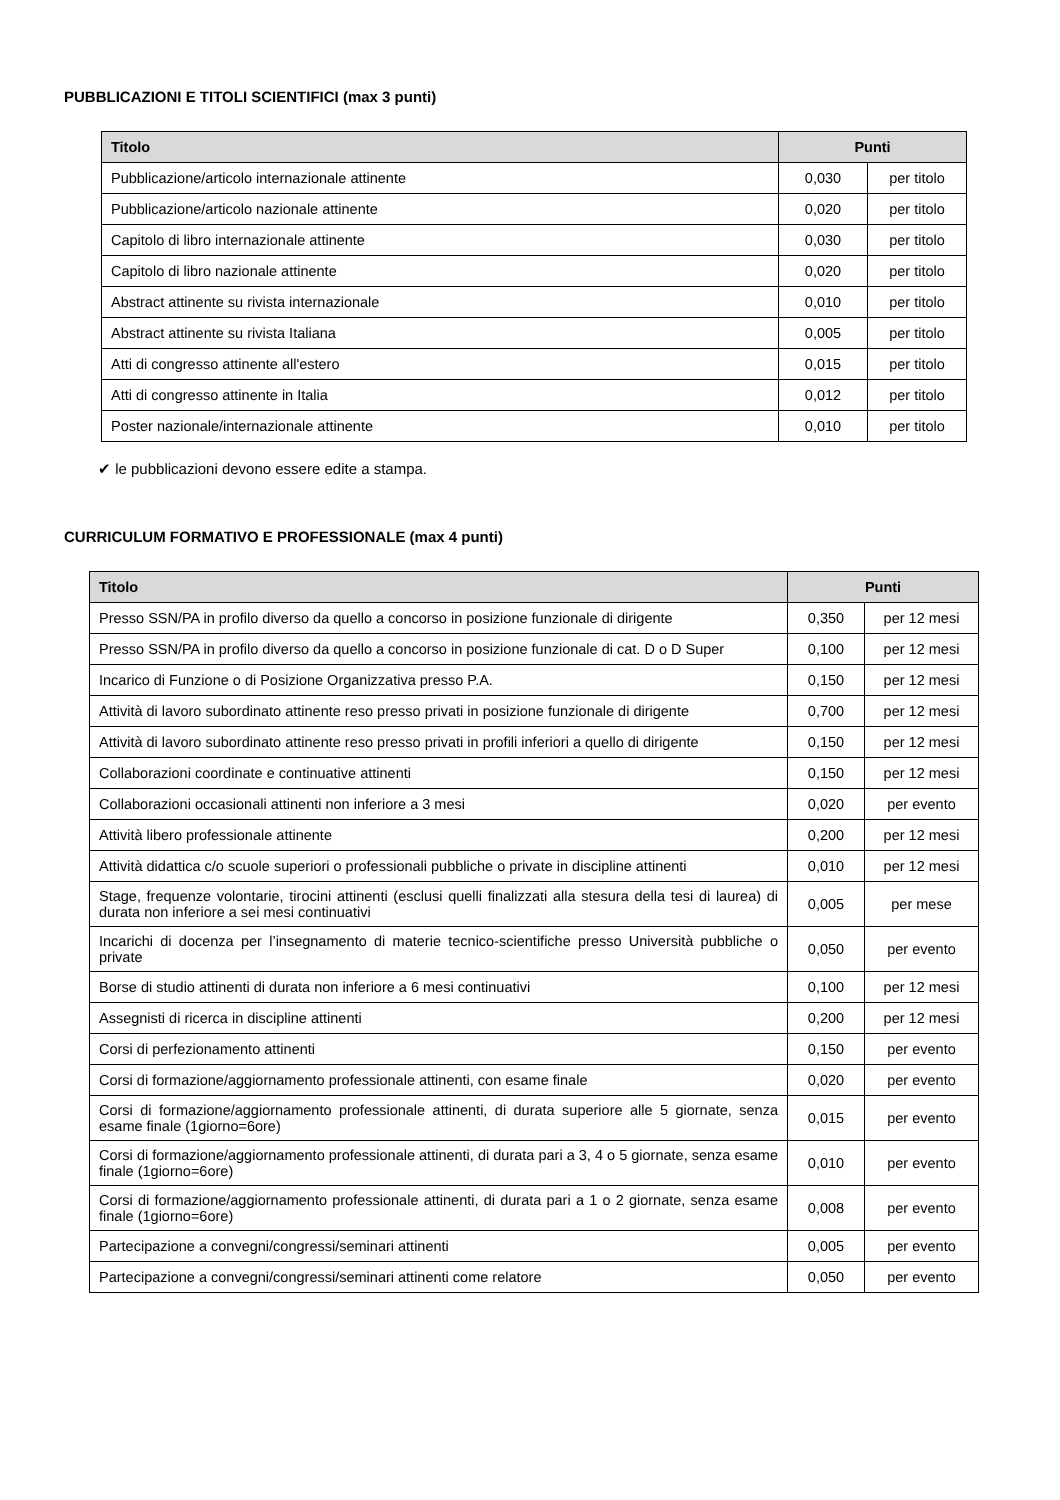PUBBLICAZIONI E TITOLI SCIENTIFICI (max 3 punti)
| Titolo | Punti | |
| --- | --- | --- |
| Pubblicazione/articolo internazionale attinente | 0,030 | per titolo |
| Pubblicazione/articolo nazionale attinente | 0,020 | per titolo |
| Capitolo di libro internazionale attinente | 0,030 | per titolo |
| Capitolo di libro nazionale attinente | 0,020 | per titolo |
| Abstract attinente su rivista internazionale | 0,010 | per titolo |
| Abstract attinente su rivista Italiana | 0,005 | per titolo |
| Atti di congresso attinente all'estero | 0,015 | per titolo |
| Atti di congresso attinente in Italia | 0,012 | per titolo |
| Poster nazionale/internazionale attinente | 0,010 | per titolo |
✔ le pubblicazioni devono essere edite a stampa.
CURRICULUM FORMATIVO E PROFESSIONALE (max 4 punti)
| Titolo | Punti | |
| --- | --- | --- |
| Presso SSN/PA in profilo diverso da quello a concorso in posizione funzionale di dirigente | 0,350 | per 12 mesi |
| Presso SSN/PA in profilo diverso da quello a concorso in posizione funzionale di cat. D o D Super | 0,100 | per 12 mesi |
| Incarico di Funzione o di Posizione Organizzativa presso P.A. | 0,150 | per 12 mesi |
| Attività di lavoro subordinato attinente reso presso privati in posizione funzionale di dirigente | 0,700 | per 12 mesi |
| Attività di lavoro subordinato attinente reso presso privati in profili inferiori a quello di dirigente | 0,150 | per 12 mesi |
| Collaborazioni coordinate e continuative attinenti | 0,150 | per 12 mesi |
| Collaborazioni occasionali attinenti non inferiore a 3 mesi | 0,020 | per evento |
| Attività libero professionale attinente | 0,200 | per 12 mesi |
| Attività didattica c/o scuole superiori o professionali pubbliche o private in discipline attinenti | 0,010 | per 12 mesi |
| Stage, frequenze volontarie, tirocini attinenti (esclusi quelli finalizzati alla stesura della tesi di laurea) di durata non inferiore a sei mesi continuativi | 0,005 | per mese |
| Incarichi di docenza per l’insegnamento di materie tecnico-scientifiche presso Università pubbliche o private | 0,050 | per evento |
| Borse di studio attinenti di durata non inferiore a 6 mesi continuativi | 0,100 | per 12 mesi |
| Assegnisti di ricerca in discipline attinenti | 0,200 | per 12 mesi |
| Corsi di perfezionamento attinenti | 0,150 | per evento |
| Corsi di formazione/aggiornamento professionale attinenti, con esame finale | 0,020 | per evento |
| Corsi di formazione/aggiornamento professionale attinenti, di durata superiore alle 5 giornate, senza esame finale (1giorno=6ore) | 0,015 | per evento |
| Corsi di formazione/aggiornamento professionale attinenti, di durata pari a 3, 4 o 5 giornate, senza esame finale (1giorno=6ore) | 0,010 | per evento |
| Corsi di formazione/aggiornamento professionale attinenti, di durata pari a 1 o 2 giornate, senza esame finale (1giorno=6ore) | 0,008 | per evento |
| Partecipazione a convegni/congressi/seminari attinenti | 0,005 | per evento |
| Partecipazione a convegni/congressi/seminari attinenti come relatore | 0,050 | per evento |